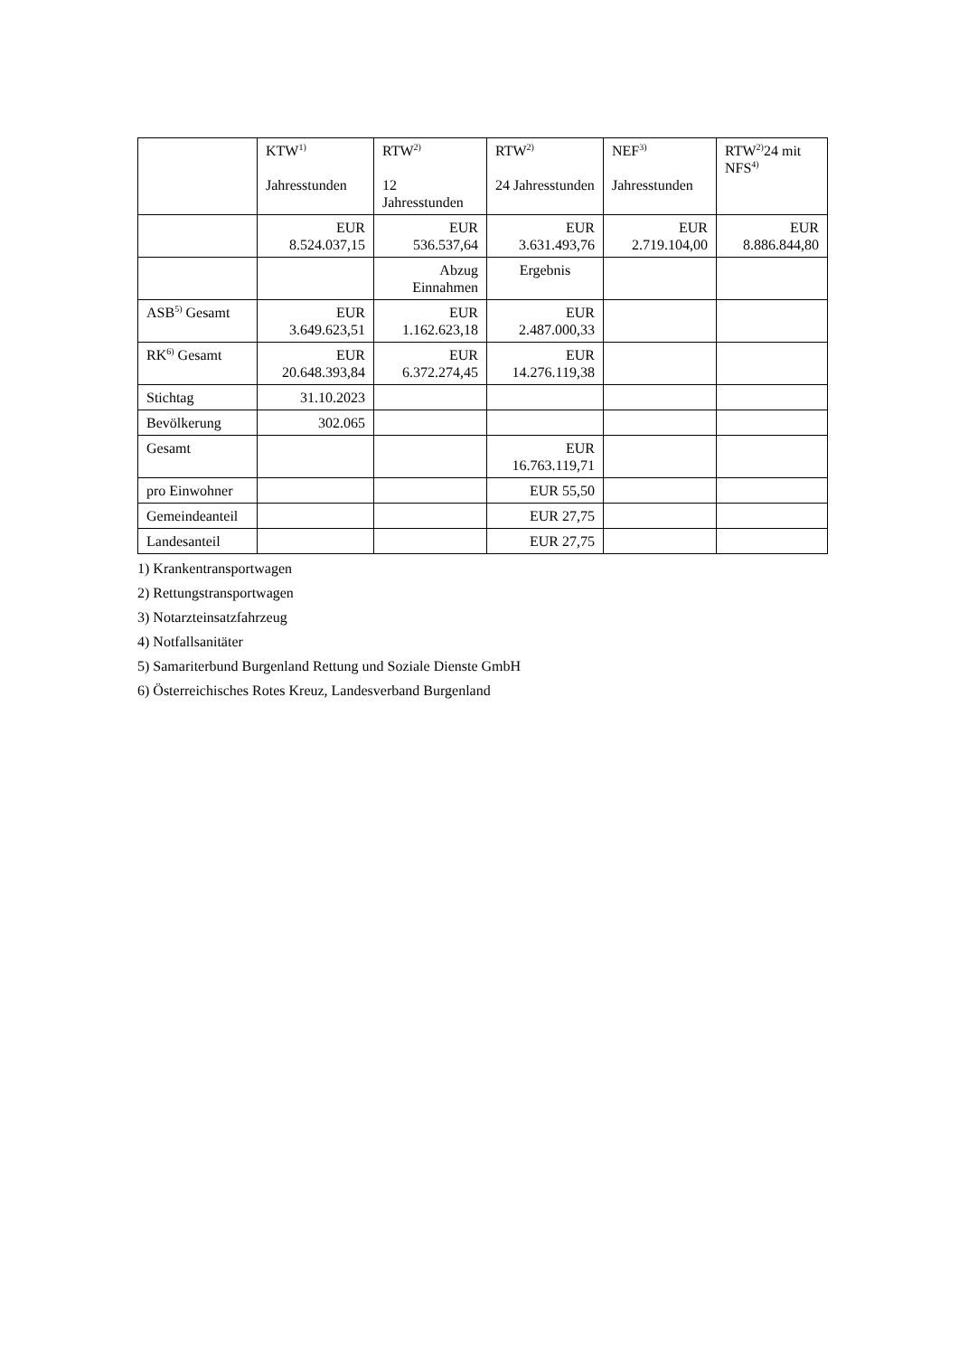| | KTW<sup>1)</sup> Jahresstunden | RTW<sup>2)</sup> 12 Jahresstunden | RTW<sup>2)</sup> 24 Jahresstunden | NEF<sup>3)</sup> Jahresstunden | RTW<sup>2)</sup>24 mit NFS<sup>4)</sup> |
| | EUR 8.524.037,15 | EUR 536.537,64 | EUR 3.631.493,76 | EUR 2.719.104,00 | EUR 8.886.844,80 |
| | | Abzug Einnahmen | Ergebnis | | |
| ASB<sup>5)</sup> Gesamt | EUR 3.649.623,51 | EUR 1.162.623,18 | EUR 2.487.000,33 | | |
| RK<sup>6)</sup> Gesamt | EUR 20.648.393,84 | EUR 6.372.274,45 | EUR 14.276.119,38 | | |
| Stichtag | 31.10.2023 | | | | |
| Bevölkerung | 302.065 | | | | |
| Gesamt | | | EUR 16.763.119,71 | | |
| pro Einwohner | | | EUR 55,50 | | |
| Gemeindeanteil | | | EUR 27,75 | | |
| Landesanteil | | | EUR 27,75 | | |
1) Krankentransportwagen
2) Rettungstransportwagen
3) Notarzteinsatzfahrzeug
4) Notfallsanitäter
5) Samariterbund Burgenland Rettung und Soziale Dienste GmbH
6) Österreichisches Rotes Kreuz, Landesverband Burgenland